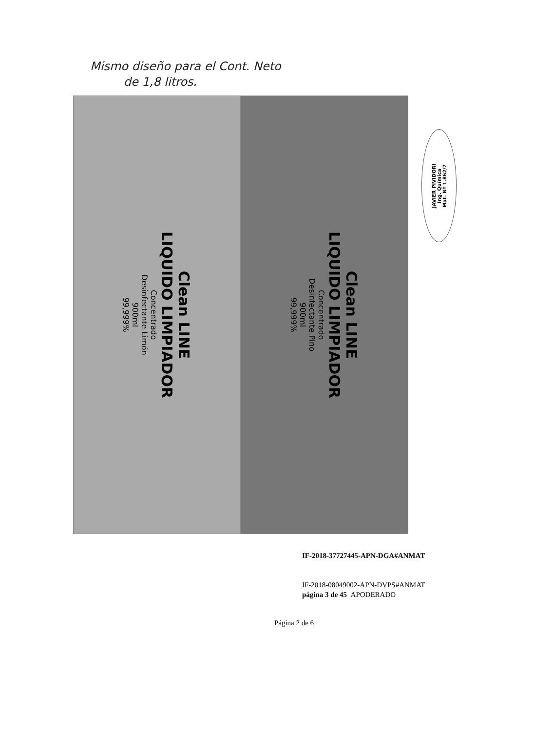Mismo diseño para el Cont. Neto
de 1,8 litros.
Clean LINE
LIQUIDO LIMPIADOR
Concentrado
Desinfectante Limón
900ml
99,999%
Clean LINE
LIQUIDO LIMPIADOR
Concentrado
Desinfectante Pino
900ml
99,999%
JAVIER PIVIDORI
Ing. Química
Mat. Nº 1.862/7
IF-2018-37727445-APN-DGA#ANMAT
IF-2018-08049002-APN-DVPS#ANMAT
página 3 de 45 APODERADO
Página 2 de 6